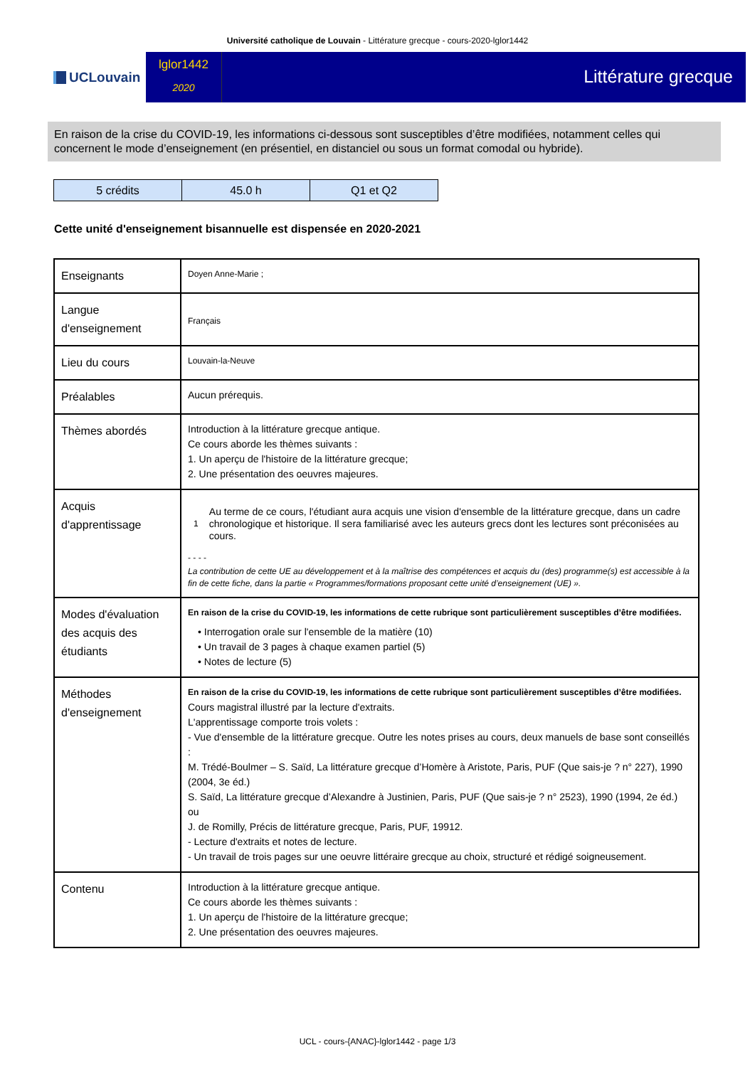Université catholique de Louvain - Littérature grecque - cours-2020-lglor1442
UCLouvain
lglor1442
2020
Littérature grecque
En raison de la crise du COVID-19, les informations ci-dessous sont susceptibles d’être modifiées, notamment celles qui concernent le mode d’enseignement (en présentiel, en distanciel ou sous un format comodal ou hybride).
| 5 crédits | 45.0 h | Q1 et Q2 |
Cette unité d'enseignement bisannuelle est dispensée en 2020-2021
| Enseignants | Doyen Anne-Marie ; |
| Langue d'enseignement | Français |
| Lieu du cours | Louvain-la-Neuve |
| Préalables | Aucun prérequis. |
| Thèmes abordés | Introduction à la littérature grecque antique. Ce cours aborde les thèmes suivants : 1. Un aperçu de l'histoire de la littérature grecque; 2. Une présentation des oeuvres majeures. |
| Acquis d'apprentissage | 1 Au terme de ce cours, l'étudiant aura acquis une vision d'ensemble de la littérature grecque, dans un cadre chronologique et historique. Il sera familiarisé avec les auteurs grecs dont les lectures sont préconisées au cours. - - - - La contribution de cette UE au développement et à la maîtrise des compétences et acquis du (des) programme(s) est accessible à la fin de cette fiche, dans la partie « Programmes/formations proposant cette unité d’enseignement (UE) ». |
| Modes d'évaluation des acquis des étudiants | En raison de la crise du COVID-19, les informations de cette rubrique sont particulièrement susceptibles d’être modifiées. • Interrogation orale sur l'ensemble de la matière (10) • Un travail de 3 pages à chaque examen partiel (5) • Notes de lecture (5) |
| Méthodes d'enseignement | En raison de la crise du COVID-19, les informations de cette rubrique sont particulièrement susceptibles d’être modifiées. Cours magistral illustré par la lecture d'extraits. L'apprentissage comporte trois volets : - Vue d'ensemble de la littérature grecque. Outre les notes prises au cours, deux manuels de base sont conseillés : M. Trédé-Boulmer – S. Saïd, La littérature grecque d’Homère à Aristote, Paris, PUF (Que sais-je ? n° 227), 1990 (2004, 3e éd.) S. Saïd, La littérature grecque d’Alexandre à Justinien, Paris, PUF (Que sais-je ? n° 2523), 1990 (1994, 2e éd.) ou J. de Romilly, Précis de littérature grecque, Paris, PUF, 19912. - Lecture d'extraits et notes de lecture. - Un travail de trois pages sur une oeuvre littéraire grecque au choix, structuré et rédigé soigneusement. |
| Contenu | Introduction à la littérature grecque antique. Ce cours aborde les thèmes suivants : 1. Un aperçu de l'histoire de la littérature grecque; 2. Une présentation des oeuvres majeures. |
UCL - cours-{ANAC}-lglor1442 - page 1/3